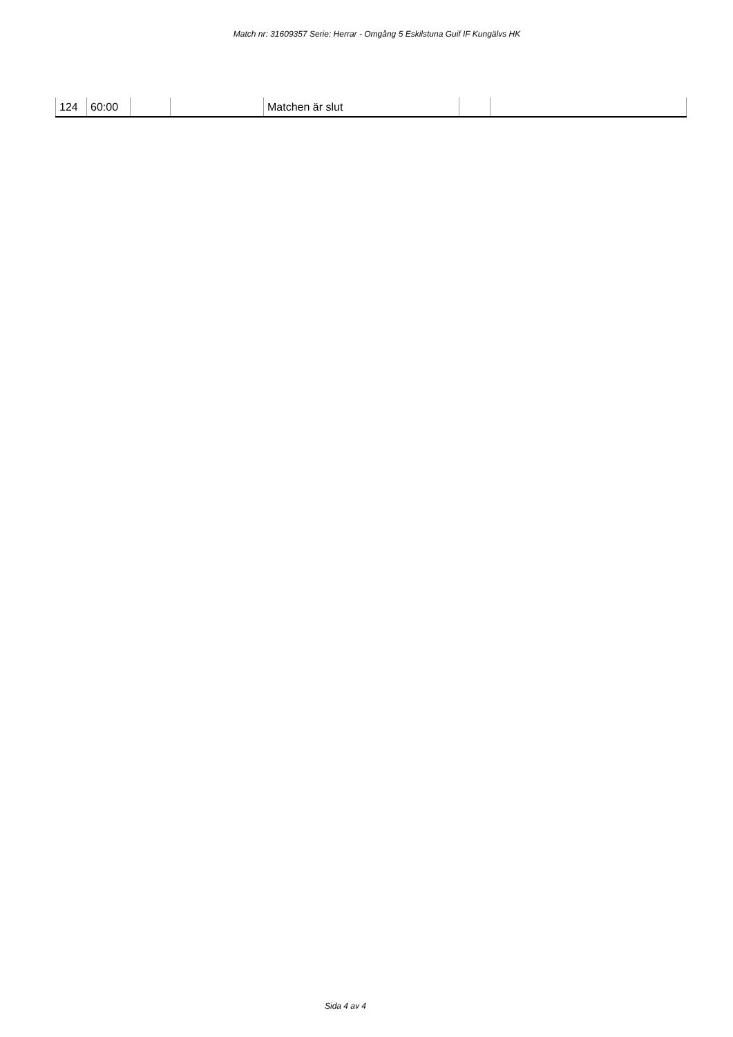Match nr: 31609357 Serie: Herrar - Omgång 5 Eskilstuna Guif IF Kungälvs HK
| 124 | 60:00 | | | Matchen är slut | | |
Sida 4 av 4